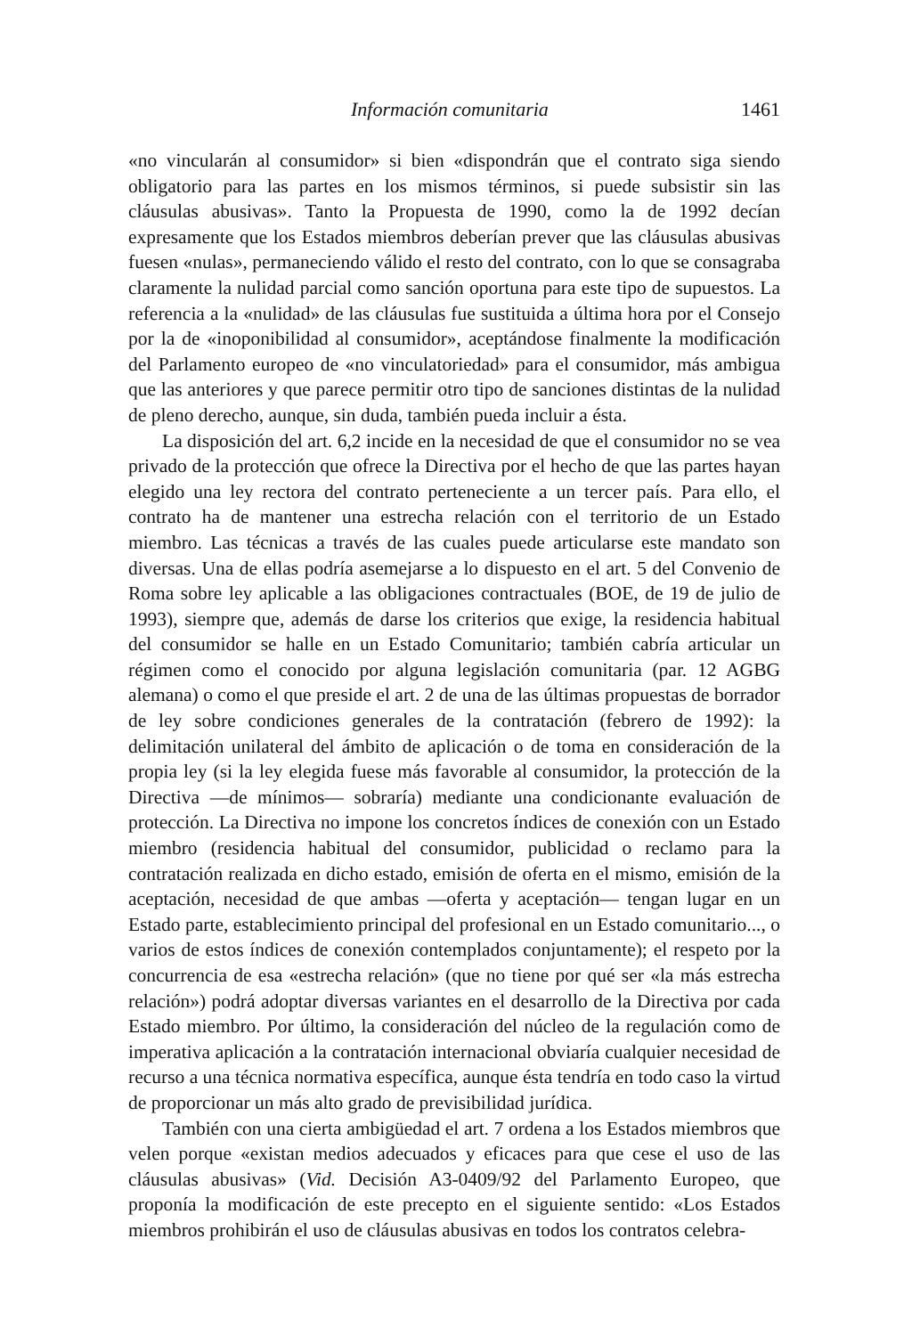Información comunitaria 1461
«no vincularán al consumidor» si bien «dispondrán que el contrato siga siendo obligatorio para las partes en los mismos términos, si puede subsistir sin las cláusulas abusivas». Tanto la Propuesta de 1990, como la de 1992 decían expresamente que los Estados miembros deberían prever que las cláusulas abusivas fuesen «nulas», permaneciendo válido el resto del contrato, con lo que se consagraba claramente la nulidad parcial como sanción oportuna para este tipo de supuestos. La referencia a la «nulidad» de las cláusulas fue sustituida a última hora por el Consejo por la de «inoponibilidad al consumidor», aceptándose finalmente la modificación del Parlamento europeo de «no vinculatoriedad» para el consumidor, más ambigua que las anteriores y que parece permitir otro tipo de sanciones distintas de la nulidad de pleno derecho, aunque, sin duda, también pueda incluir a ésta.
La disposición del art. 6,2 incide en la necesidad de que el consumidor no se vea privado de la protección que ofrece la Directiva por el hecho de que las partes hayan elegido una ley rectora del contrato perteneciente a un tercer país. Para ello, el contrato ha de mantener una estrecha relación con el territorio de un Estado miembro. Las técnicas a través de las cuales puede articularse este mandato son diversas. Una de ellas podría asemejarse a lo dispuesto en el art. 5 del Convenio de Roma sobre ley aplicable a las obligaciones contractuales (BOE, de 19 de julio de 1993), siempre que, además de darse los criterios que exige, la residencia habitual del consumidor se halle en un Estado Comunitario; también cabría articular un régimen como el conocido por alguna legislación comunitaria (par. 12 AGBG alemana) o como el que preside el art. 2 de una de las últimas propuestas de borrador de ley sobre condiciones generales de la contratación (febrero de 1992): la delimitación unilateral del ámbito de aplicación o de toma en consideración de la propia ley (si la ley elegida fuese más favorable al consumidor, la protección de la Directiva —de mínimos— sobraría) mediante una condicionante evaluación de protección. La Directiva no impone los concretos índices de conexión con un Estado miembro (residencia habitual del consumidor, publicidad o reclamo para la contratación realizada en dicho estado, emisión de oferta en el mismo, emisión de la aceptación, necesidad de que ambas —oferta y aceptación— tengan lugar en un Estado parte, establecimiento principal del profesional en un Estado comunitario..., o varios de estos índices de conexión contemplados conjuntamente); el respeto por la concurrencia de esa «estrecha relación» (que no tiene por qué ser «la más estrecha relación») podrá adoptar diversas variantes en el desarrollo de la Directiva por cada Estado miembro. Por último, la consideración del núcleo de la regulación como de imperativa aplicación a la contratación internacional obviaría cualquier necesidad de recurso a una técnica normativa específica, aunque ésta tendría en todo caso la virtud de proporcionar un más alto grado de previsibilidad jurídica.
También con una cierta ambigüedad el art. 7 ordena a los Estados miembros que velen porque «existan medios adecuados y eficaces para que cese el uso de las cláusulas abusivas» (Vid. Decisión A3-0409/92 del Parlamento Europeo, que proponía la modificación de este precepto en el siguiente sentido: «Los Estados miembros prohibirán el uso de cláusulas abusivas en todos los contratos celebra-